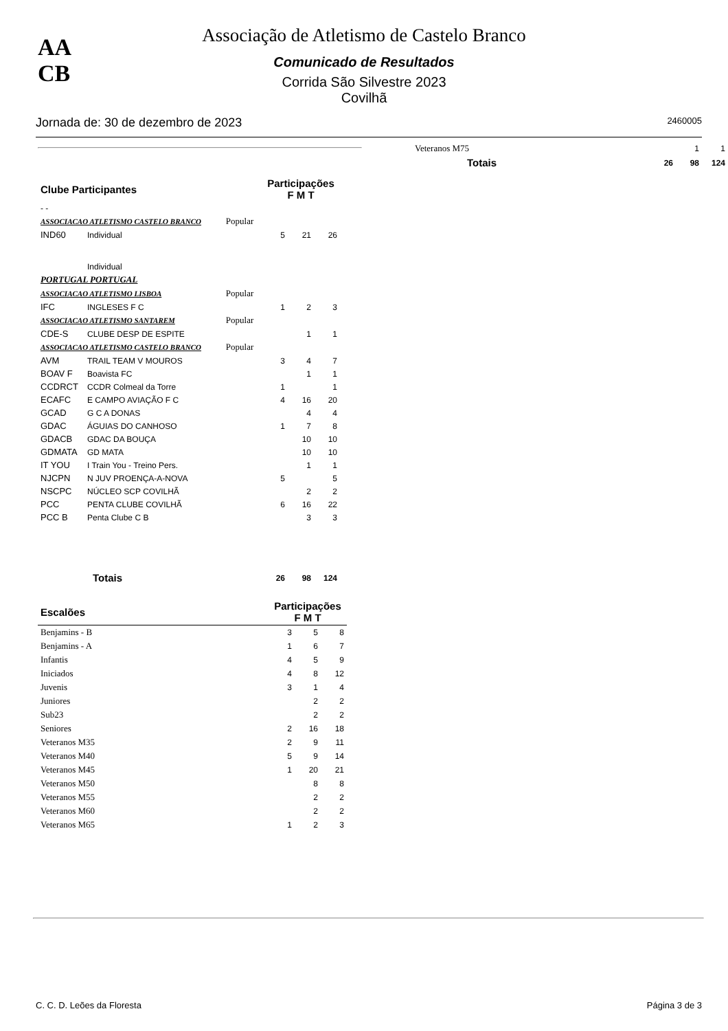AA
CB
Associação de Atletismo de Castelo Branco
Comunicado de Resultados
Corrida São Silvestre 2023
Covilhã
Jornada de: 30 de dezembro de 2023 2460005
| Clube Participantes | | | Participações F M T | | |
| --- | --- | --- | --- | --- | --- |
| - - | | | | | |
| ASSOCIACAO ATLETISMO CASTELO BRANCO | | Popular | | | |
| IND60 | Individual | | 5 | 21 | 26 |
| | Individual | | | | |
| PORTUGAL PORTUGAL | | | | | |
| ASSOCIACAO ATLETISMO LISBOA | | Popular | | | |
| IFC | INGLESES F C | | 1 | 2 | 3 |
| ASSOCIACAO ATLETISMO SANTAREM | | Popular | | | |
| CDE-S | CLUBE DESP DE ESPITE | | | 1 | 1 |
| ASSOCIACAO ATLETISMO CASTELO BRANCO | | Popular | | | |
| AVM | TRAIL TEAM V MOUROS | | 3 | 4 | 7 |
| BOAV F | Boavista FC | | | 1 | 1 |
| CCDRCT | CCDR Colmeal da Torre | | 1 | | 1 |
| ECAFC | E CAMPO AVIAÇÃO F C | | 4 | 16 | 20 |
| GCAD | G C A DONAS | | | 4 | 4 |
| GDAC | ÁGUIAS DO CANHOSO | | 1 | 7 | 8 |
| GDACB | GDAC DA BOUÇA | | | 10 | 10 |
| GDMATA | GD MATA | | | 10 | 10 |
| IT YOU | I Train You - Treino Pers. | | | 1 | 1 |
| NJCPN | N JUV PROENÇA-A-NOVA | | 5 | | 5 |
| NSCPC | NÚCLEO SCP COVILHÃ | | | 2 | 2 |
| PCC | PENTA CLUBE COVILHÃ | | 6 | 16 | 22 |
| PCC B | Penta Clube C B | | | 3 | 3 |
| Totais | | | 26 | 98 | 124 |
| Escalões | Participações F M T | | |
| --- | --- | --- | --- |
| Benjamins - B | 3 | 5 | 8 |
| Benjamins - A | 1 | 6 | 7 |
| Infantis | 4 | 5 | 9 |
| Iniciados | 4 | 8 | 12 |
| Juvenis | 3 | 1 | 4 |
| Juniores | | 2 | 2 |
| Sub23 | | 2 | 2 |
| Seniores | 2 | 16 | 18 |
| Veteranos M35 | 2 | 9 | 11 |
| Veteranos M40 | 5 | 9 | 14 |
| Veteranos M45 | 1 | 20 | 21 |
| Veteranos M50 | | 8 | 8 |
| Veteranos M55 | | 2 | 2 |
| Veteranos M60 | | 2 | 2 |
| Veteranos M65 | 1 | 2 | 3 |
| Veteranos M75 | | | 1 | 1 |
| Totais | | 26 | 98 | 124 |
C. C. D. Leões da Floresta Página 3 de 3